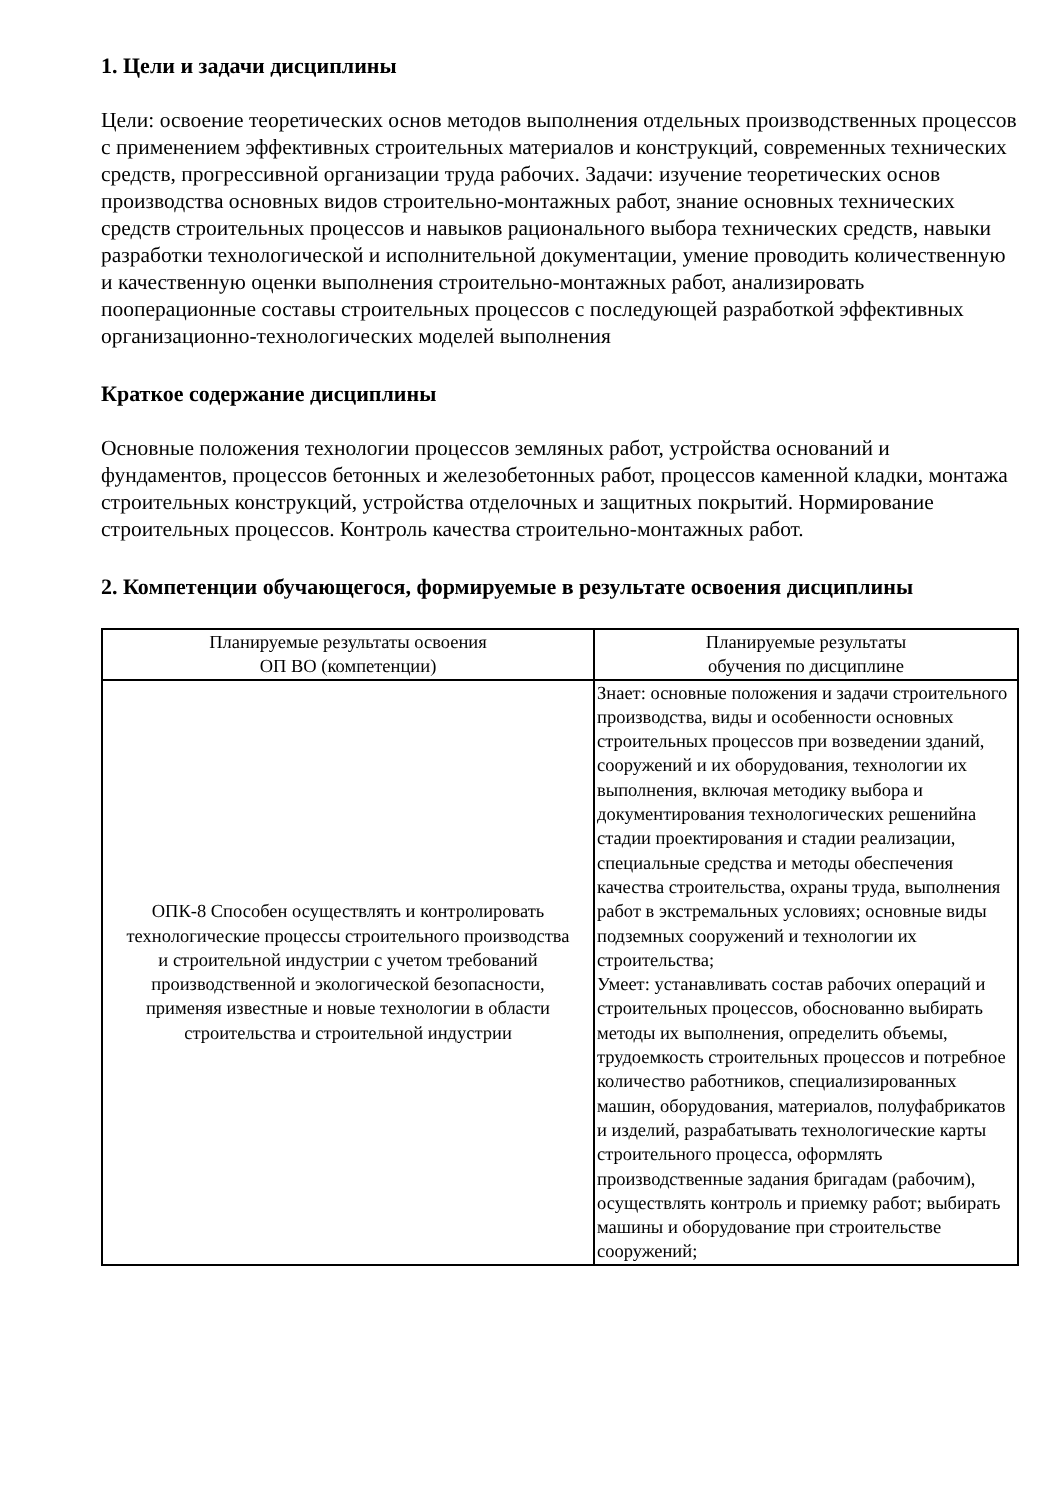1. Цели и задачи дисциплины
Цели: освоение теоретических основ методов выполнения отдельных производственных процессов с применением эффективных строительных материалов и конструкций, современных технических средств, прогрессивной организации труда рабочих. Задачи: изучение теоретических основ производства основных видов строительно-монтажных работ, знание основных технических средств строительных процессов и навыков рационального выбора технических средств, навыки разработки технологической и исполнительной документации, умение проводить количественную и качественную оценки выполнения строительно-монтажных работ, анализировать пооперационные составы строительных процессов с последующей разработкой эффективных организационно-технологических моделей выполнения
Краткое содержание дисциплины
Основные положения технологии процессов земляных работ, устройства оснований и фундаментов, процессов бетонных и железобетонных работ, процессов каменной кладки, монтажа строительных конструкций, устройства отделочных и защитных покрытий. Нормирование строительных процессов. Контроль качества строительно-монтажных работ.
2. Компетенции обучающегося, формируемые в результате освоения дисциплины
| Планируемые результаты освоения ОП ВО (компетенции) | Планируемые результаты обучения по дисциплине |
| --- | --- |
| ОПК-8 Способен осуществлять и контролировать технологические процессы строительного производства и строительной индустрии с учетом требований производственной и экологической безопасности, применяя известные и новые технологии в области строительства и строительной индустрии | Знает: основные положения и задачи строительного производства, виды и особенности основных строительных процессов при возведении зданий, сооружений и их оборудования, технологии их выполнения, включая методику выбора и документирования технологических решенийна стадии проектирования и стадии реализации, специальные средства и методы обеспечения качества строительства, охраны труда, выполнения работ в экстремальных условиях; основные виды подземных сооружений и технологии их строительства; Умеет: устанавливать состав рабочих операций и строительных процессов, обоснованно выбирать методы их выполнения, определить объемы, трудоемкость строительных процессов и потребное количество работников, специализированных машин, оборудования, материалов, полуфабрикатов и изделий, разрабатывать технологические карты строительного процесса, оформлять производственные задания бригадам (рабочим), осуществлять контроль и приемку работ; выбирать машины и оборудование при строительстве сооружений; |